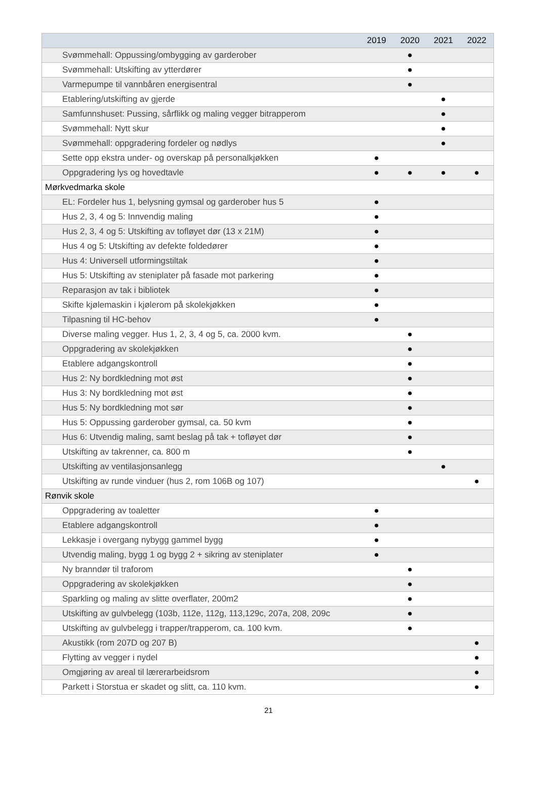| | 2019 | 2020 | 2021 | 2022 |
| --- | --- | --- | --- | --- |
| Svømmehall: Oppussing/ombygging av garderober | | ● | | |
| Svømmehall: Utskifting av ytterdører | | ● | | |
| Varmepumpe til vannbåren energisentral | | ● | | |
| Etablering/utskifting av gjerde | | | ● | |
| Samfunnshuset: Pussing, sårflikk og maling vegger bitrapperom | | | ● | |
| Svømmehall: Nytt skur | | | ● | |
| Svømmehall: oppgradering fordeler og nødlys | | | ● | |
| Sette opp ekstra under- og overskap på personalkjøkken | ● | | | |
| Oppgradering lys og hovedtavle | ● | ● | ● | ● |
| Mørkvedmarka skole | | | | |
| EL: Fordeler hus 1, belysning gymsal og garderober hus 5 | ● | | | |
| Hus 2, 3, 4 og 5: Innvendig maling | ● | | | |
| Hus 2, 3, 4 og 5: Utskifting av tofløyet dør (13 x 21M) | ● | | | |
| Hus 4 og 5: Utskifting av defekte foldedører | ● | | | |
| Hus 4: Universell utformingstiltak | ● | | | |
| Hus 5: Utskifting av steniplater på fasade mot parkering | ● | | | |
| Reparasjon av tak i bibliotek | ● | | | |
| Skifte kjølemaskin i kjølerom på skolekjøkken | ● | | | |
| Tilpasning til HC-behov | ● | | | |
| Diverse maling vegger. Hus 1, 2, 3, 4 og 5, ca. 2000 kvm. | | ● | | |
| Oppgradering av skolekjøkken | | ● | | |
| Etablere adgangskontroll | | ● | | |
| Hus 2: Ny bordkledning mot øst | | ● | | |
| Hus 3: Ny bordkledning mot øst | | ● | | |
| Hus 5: Ny bordkledning mot sør | | ● | | |
| Hus 5: Oppussing garderober gymsal, ca. 50 kvm | | ● | | |
| Hus 6: Utvendig maling, samt beslag på tak + tofløyet dør | | ● | | |
| Utskifting av takrenner, ca. 800 m | | ● | | |
| Utskifting av ventilasjonsanlegg | | | ● | |
| Utskifting av runde vinduer (hus 2, rom 106B og 107) | | | | ● |
| Rønvik skole | | | | |
| Oppgradering av toaletter | ● | | | |
| Etablere adgangskontroll | ● | | | |
| Lekkasje i overgang nybygg gammel bygg | ● | | | |
| Utvendig maling, bygg 1 og bygg 2 + sikring av steniplater | ● | | | |
| Ny branndør til traforom | | ● | | |
| Oppgradering av skolekjøkken | | ● | | |
| Sparkling og maling av slitte overflater, 200m2 | | ● | | |
| Utskifting av gulvbelegg (103b, 112e, 112g, 113,129c, 207a, 208, 209c | | ● | | |
| Utskifting av gulvbelegg i trapper/trapperom, ca. 100 kvm. | | ● | | |
| Akustikk (rom 207D og 207 B) | | | | ● |
| Flytting av vegger i nydel | | | | ● |
| Omgjøring av areal til lærerarbeidsrom | | | | ● |
| Parkett i Storstua er skadet og slitt, ca. 110 kvm. | | | | ● |
21